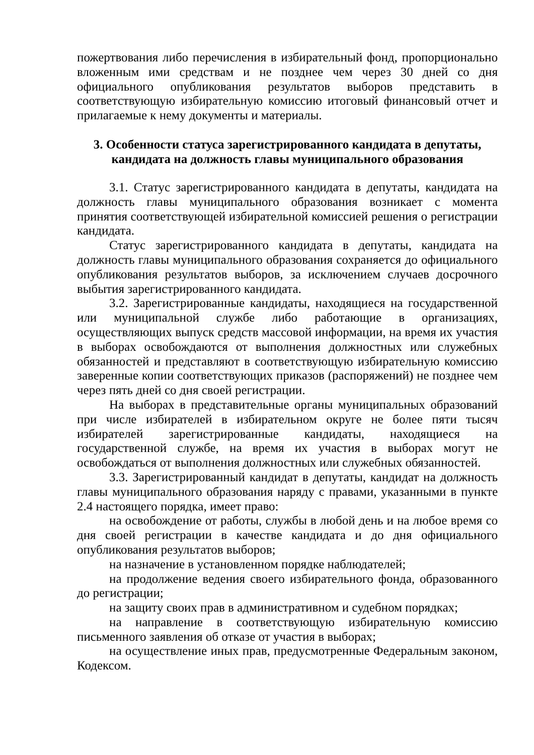пожертвования либо перечисления в избирательный фонд, пропорционально вложенным ими средствам и не позднее чем через 30 дней со дня официального опубликования результатов выборов представить в соответствующую избирательную комиссию итоговый финансовый отчет и прилагаемые к нему документы и материалы.
3. Особенности статуса зарегистрированного кандидата в депутаты,
кандидата на должность главы муниципального образования
3.1. Статус зарегистрированного кандидата в депутаты, кандидата на должность главы муниципального образования возникает с момента принятия соответствующей избирательной комиссией решения о регистрации кандидата.
Статус зарегистрированного кандидата в депутаты, кандидата на должность главы муниципального образования сохраняется до официального опубликования результатов выборов, за исключением случаев досрочного выбытия зарегистрированного кандидата.
3.2. Зарегистрированные кандидаты, находящиеся на государственной или муниципальной службе либо работающие в организациях, осуществляющих выпуск средств массовой информации, на время их участия в выборах освобождаются от выполнения должностных или служебных обязанностей и представляют в соответствующую избирательную комиссию заверенные копии соответствующих приказов (распоряжений) не позднее чем через пять дней со дня своей регистрации.
На выборах в представительные органы муниципальных образований при числе избирателей в избирательном округе не более пяти тысяч избирателей зарегистрированные кандидаты, находящиеся на государственной службе, на время их участия в выборах могут не освобождаться от выполнения должностных или служебных обязанностей.
3.3. Зарегистрированный кандидат в депутаты, кандидат на должность главы муниципального образования наряду с правами, указанными в пункте 2.4 настоящего порядка, имеет право:
на освобождение от работы, службы в любой день и на любое время со дня своей регистрации в качестве кандидата и до дня официального опубликования результатов выборов;
на назначение в установленном порядке наблюдателей;
на продолжение ведения своего избирательного фонда, образованного до регистрации;
на защиту своих прав в административном и судебном порядках;
на направление в соответствующую избирательную комиссию письменного заявления об отказе от участия в выборах;
на осуществление иных прав, предусмотренные Федеральным законом, Кодексом.